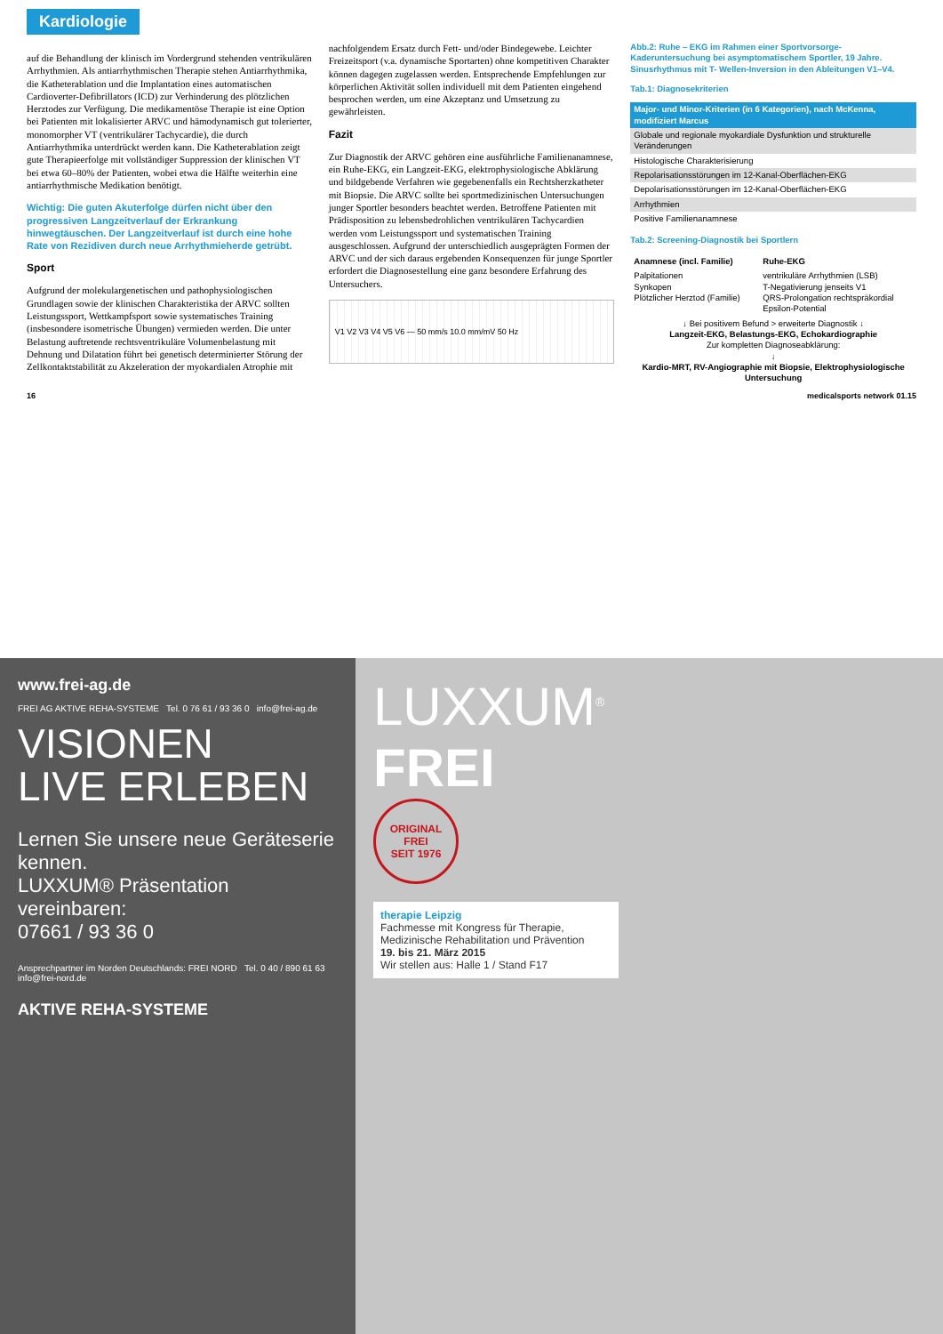Kardiologie
auf die Behandlung der klinisch im Vordergrund stehenden ventrikulären Arrhythmien. Als antiarrhythmischen Therapie stehen Antiarrhythmika, die Katheterablation und die Implantation eines automatischen Cardioverter-Defibrillators (ICD) zur Verhinderung des plötzlichen Herztodes zur Verfügung. Die medikamentöse Therapie ist eine Option bei Patienten mit lokalisierter ARVC und hämodynamisch gut tolerierter, monomorpher VT (ventrikulärer Tachycardie), die durch Antiarrhythmika unterdrückt werden kann. Die Katheterablation zeigt gute Therapieerfolge mit vollständiger Suppression der klinischen VT bei etwa 60–80% der Patienten, wobei etwa die Hälfte weiterhin eine antiarrhythmische Medikation benötigt.
Wichtig: Die guten Akuterfolge dürfen nicht über den progressiven Langzeitverlauf der Erkrankung hinwegtäuschen. Der Langzeitverlauf ist durch eine hohe Rate von Rezidiven durch neue Arrhythmieherde getrübt.
Sport
Aufgrund der molekulargenetischen und pathophysiologischen Grundlagen sowie der klinischen Charakteristika der ARVC sollten Leistungssport, Wettkampfsport sowie systematisches Training (insbesondere isometrische Übungen) vermieden werden. Die unter Belastung auftretende rechtsventrikuläre Volumenbelastung mit Dehnung und Dilatation führt bei genetisch determinierter Störung der Zellkontaktstabilität zu Akzeleration der myokardialen Atrophie mit nachfolgendem Ersatz durch Fett- und/oder Bindegewebe. Leichter Freizeitsport (v.a. dynamische Sportarten) ohne kompetitiven Charakter können dagegen zugelassen werden. Entsprechende Empfehlungen zur körperlichen Aktivität sollen individuell mit dem Patienten eingehend besprochen werden, um eine Akzeptanz und Umsetzung zu gewährleisten.
Fazit
Zur Diagnostik der ARVC gehören eine ausführliche Familienanamnese, ein Ruhe-EKG, ein Langzeit-EKG, elektrophysiologische Abklärung und bildgebende Verfahren wie gegebenenfalls ein Rechtsherzkatheter mit Biopsie. Die ARVC sollte bei sportmedizinischen Untersuchungen junger Sportler besonders beachtet werden. Betroffene Patienten mit Prädisposition zu lebensbedrohlichen ventrikulären Tachycardien werden vom Leistungssport und systematischen Training ausgeschlossen. Aufgrund der unterschiedlich ausgeprägten Formen der ARVC und der sich daraus ergebenden Konsequenzen für junge Sportler erfordert die Diagnosestellung eine ganz besondere Erfahrung des Untersuchers.
V1 V2 V3 V4 V5 V6 — 50 mm/s 10.0 mm/mV 50 Hz
Abb.2: Ruhe – EKG im Rahmen einer Sportvorsorge- Kaderuntersuchung bei asymptomatischem Sportler, 19 Jahre. Sinusrhythmus mit T- Wellen-Inversion in den Ableitungen V1–V4.
Tab.1: Diagnosekriterien
| Major- und Minor-Kriterien (in 6 Kategorien), nach McKenna, modifiziert Marcus |
| --- |
| Globale und regionale myokardiale Dysfunktion und strukturelle Veränderungen |
| Histologische Charakterisierung |
| Repolarisationsstörungen im 12-Kanal-Oberflächen-EKG |
| Depolarisationsstörungen im 12-Kanal-Oberflächen-EKG |
| Arrhythmien |
| Positive Familienanamnese |
Tab.2: Screening-Diagnostik bei Sportlern
| Anamnese (incl. Familie) | Ruhe-EKG |
| --- | --- |
| Palpitationen Synkopen Plötzlicher Herztod (Familie) | ventrikuläre Arrhythmien (LSB) T-Negativierung jenseits V1 QRS-Prolongation rechtspräkordial Epsilon-Potential |
| ↓ Bei positivem Befund > erweiterte Diagnostik ↓ Langzeit-EKG, Belastungs-EKG, Echokardiographie Zur kompletten Diagnoseabklärung: ↓ Kardio-MRT, RV-Angiographie mit Biopsie, Elektrophysiologische Untersuchung | |
16 medicalsports network 01.15
www.frei-ag.de
FREI AG AKTIVE REHA-SYSTEME Tel. 0 76 61 / 93 36 0 info@frei-ag.de
VISIONEN
LIVE ERLEBEN
Lernen Sie unsere neue Geräteserie kennen.
LUXXUM® Präsentation vereinbaren:
07661 / 93 36 0
Ansprechpartner im Norden Deutschlands: FREI NORD Tel. 0 40 / 890 61 63 info@frei-nord.de
AKTIVE REHA-SYSTEME
LUXXUM<sup>®</sup>
FREI
ORIGINAL
FREI
SEIT 1976
therapie Leipzig
Fachmesse mit Kongress für Therapie, Medizinische Rehabilitation und Prävention
19. bis 21. März 2015
Wir stellen aus: Halle 1 / Stand F17